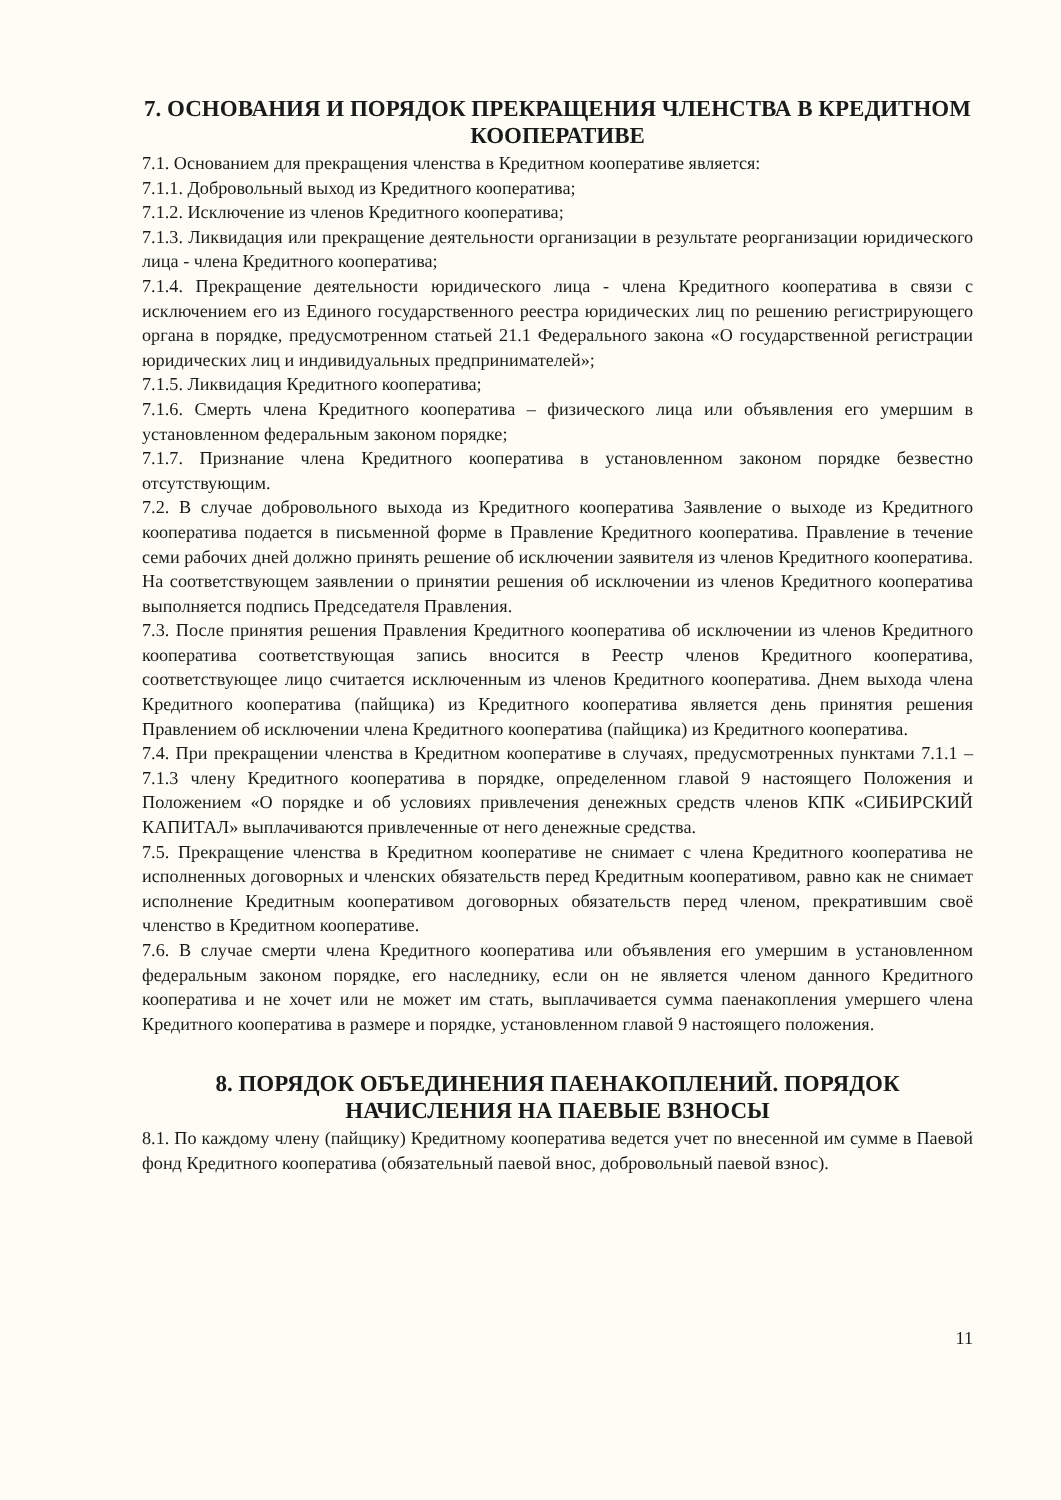7. ОСНОВАНИЯ И ПОРЯДОК ПРЕКРАЩЕНИЯ ЧЛЕНСТВА В КРЕДИТНОМ КООПЕРАТИВЕ
7.1. Основанием для прекращения членства в Кредитном кооперативе является:
7.1.1. Добровольный выход из Кредитного кооператива;
7.1.2. Исключение из членов Кредитного кооператива;
7.1.3. Ликвидация или прекращение деятельности организации в результате реорганизации юридического лица - члена Кредитного кооператива;
7.1.4. Прекращение деятельности юридического лица - члена Кредитного кооператива в связи с исключением его из Единого государственного реестра юридических лиц по решению регистрирующего органа в порядке, предусмотренном статьей 21.1 Федерального закона «О государственной регистрации юридических лиц и индивидуальных предпринимателей»;
7.1.5. Ликвидация Кредитного кооператива;
7.1.6. Смерть члена Кредитного кооператива – физического лица или объявления его умершим в установленном федеральным законом порядке;
7.1.7. Признание члена Кредитного кооператива в установленном законом порядке безвестно отсутствующим.
7.2. В случае добровольного выхода из Кредитного кооператива Заявление о выходе из Кредитного кооператива подается в письменной форме в Правление Кредитного кооператива. Правление в течение семи рабочих дней должно принять решение об исключении заявителя из членов Кредитного кооператива. На соответствующем заявлении о принятии решения об исключении из членов Кредитного кооператива выполняется подпись Председателя Правления.
7.3. После принятия решения Правления Кредитного кооператива об исключении из членов Кредитного кооператива соответствующая запись вносится в Реестр членов Кредитного кооператива, соответствующее лицо считается исключенным из членов Кредитного кооператива. Днем выхода члена Кредитного кооператива (пайщика) из Кредитного кооператива является день принятия решения Правлением об исключении члена Кредитного кооператива (пайщика) из Кредитного кооператива.
7.4. При прекращении членства в Кредитном кооперативе в случаях, предусмотренных пунктами 7.1.1 – 7.1.3 члену Кредитного кооператива в порядке, определенном главой 9 настоящего Положения и Положением «О порядке и об условиях привлечения денежных средств членов КПК «СИБИРСКИЙ КАПИТАЛ» выплачиваются привлеченные от него денежные средства.
7.5. Прекращение членства в Кредитном кооперативе не снимает с члена Кредитного кооператива не исполненных договорных и членских обязательств перед Кредитным кооперативом, равно как не снимает исполнение Кредитным кооперативом договорных обязательств перед членом, прекратившим своё членство в Кредитном кооперативе.
7.6. В случае смерти члена Кредитного кооператива или объявления его умершим в установленном федеральным законом порядке, его наследнику, если он не является членом данного Кредитного кооператива и не хочет или не может им стать, выплачивается сумма паенакопления умершего члена Кредитного кооператива в размере и порядке, установленном главой 9 настоящего положения.
8. ПОРЯДОК ОБЪЕДИНЕНИЯ ПАЕНАКОПЛЕНИЙ. ПОРЯДОК НАЧИСЛЕНИЯ НА ПАЕВЫЕ ВЗНОСЫ
8.1. По каждому члену (пайщику) Кредитному кооператива ведется учет по внесенной им сумме в Паевой фонд Кредитного кооператива (обязательный паевой внос, добровольный паевой взнос).
11